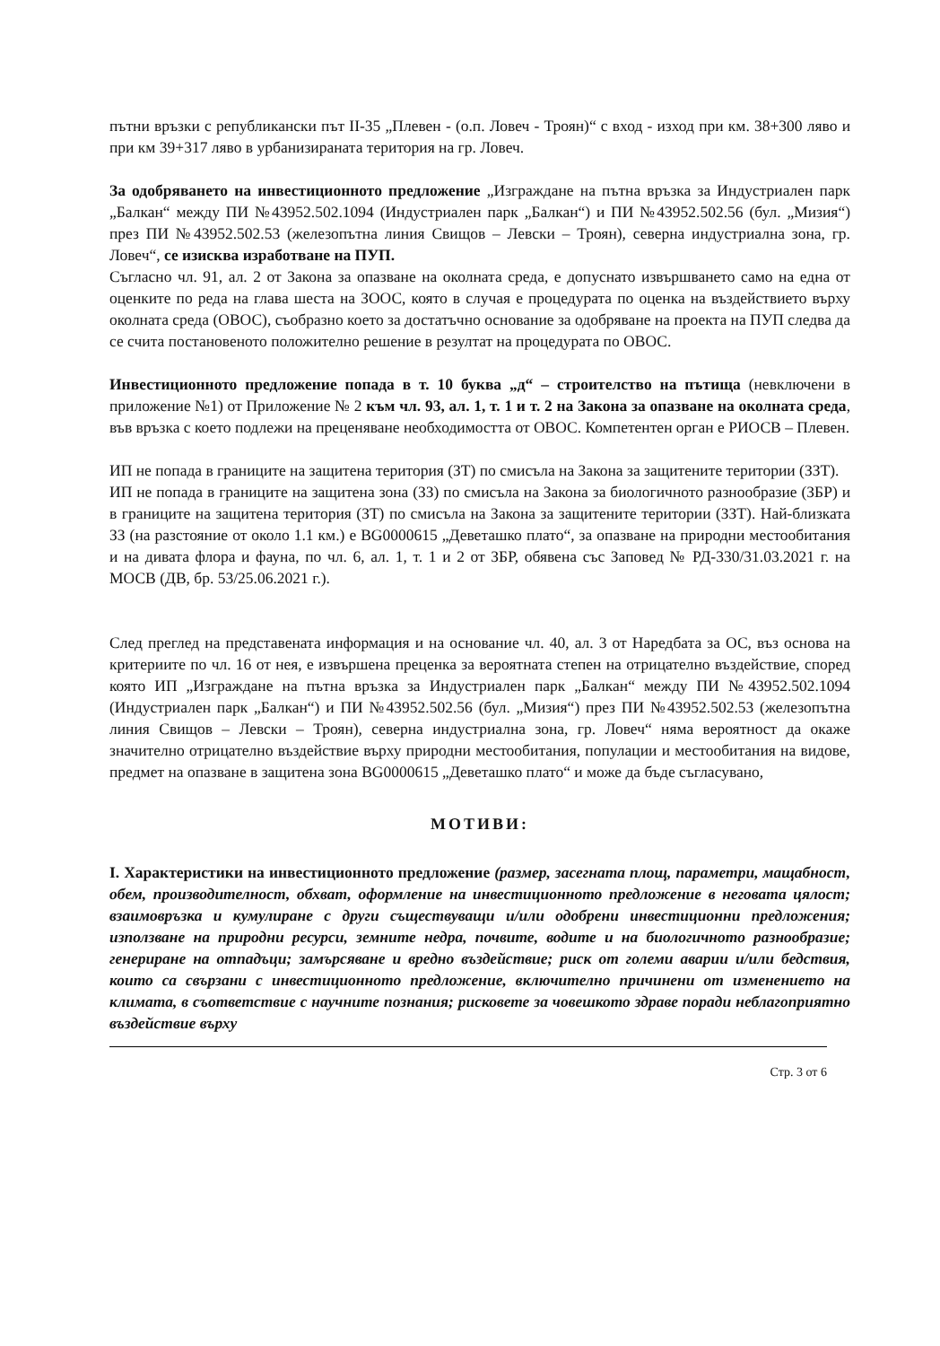пътни връзки с републикански път II-35 „Плевен - (о.п. Ловеч - Троян)“ с вход - изход при км. 38+300 ляво и при км 39+317 ляво в урбанизираната територия на гр. Ловеч.
За одобряването на инвестиционното предложение „Изграждане на пътна връзка за Индустриален парк „Балкан“ между ПИ №43952.502.1094 (Индустриален парк „Балкан“) и ПИ №43952.502.56 (бул. „Мизия“) през ПИ №43952.502.53 (железопътна линия Свищов – Левски – Троян), северна индустриална зона, гр. Ловеч“, се изисква изработване на ПУП.
Съгласно чл. 91, ал. 2 от Закона за опазване на околната среда, е допуснато извършването само на една от оценките по реда на глава шеста на ЗООС, която в случая е процедурата по оценка на въздействието върху околната среда (ОВОС), съобразно което за достатъчно основание за одобряване на проекта на ПУП следва да се счита постановеното положително решение в резултат на процедурата по ОВОС.
Инвестиционното предложение попада в т. 10 буква „д“ – строителство на пътища (невключени в приложение №1) от Приложение № 2 към чл. 93, ал. 1, т. 1 и т. 2 на Закона за опазване на околната среда, във връзка с което подлежи на преценяване необходимостта от ОВОС. Компетентен орган е РИОСВ – Плевен.
ИП не попада в границите на защитена територия (ЗТ) по смисъла на Закона за защитените територии (ЗЗТ).
ИП не попада в границите на защитена зона (ЗЗ) по смисъла на Закона за биологичното разнообразие (ЗБР) и в границите на защитена територия (ЗТ) по смисъла на Закона за защитените територии (ЗЗТ). Най-близката ЗЗ (на разстояние от около 1.1 км.) е BG0000615 „Деветашко плато“, за опазване на природни местообитания и на дивата флора и фауна, по чл. 6, ал. 1, т. 1 и 2 от ЗБР, обявена със Заповед № РД-330/31.03.2021 г. на МОСВ (ДВ, бр. 53/25.06.2021 г.).
След преглед на представената информация и на основание чл. 40, ал. 3 от Наредбата за ОС, въз основа на критериите по чл. 16 от нея, е извършена преценка за вероятната степен на отрицателно въздействие, според която ИП „Изграждане на пътна връзка за Индустриален парк „Балкан“ между ПИ №43952.502.1094 (Индустриален парк „Балкан“) и ПИ №43952.502.56 (бул. „Мизия“) през ПИ №43952.502.53 (железопътна линия Свищов – Левски – Троян), северна индустриална зона, гр. Ловеч“ няма вероятност да окаже значително отрицателно въздействие върху природни местообитания, популации и местообитания на видове, предмет на опазване в защитена зона BG0000615 „Деветашко плато“ и може да бъде съгласувано,
МОТИВИ:
I. Характеристики на инвестиционното предложение (размер, засегната площ, параметри, мащабност, обем, производителност, обхват, оформление на инвестиционното предложение в неговата цялост; взаимовръзка и кумулиране с други съществуващи и/или одобрени инвестиционни предложения; използване на природни ресурси, земните недра, почвите, водите и на биологичното разнообразие; генериране на отпадъци; замърсяване и вредно въздействие; риск от големи аварии и/или бедствия, които са свързани с инвестиционното предложение, включително причинени от изменението на климата, в съответствие с научните познания; рисковете за човешкото здраве поради неблагоприятно въздействие върху
Стр. 3 от 6